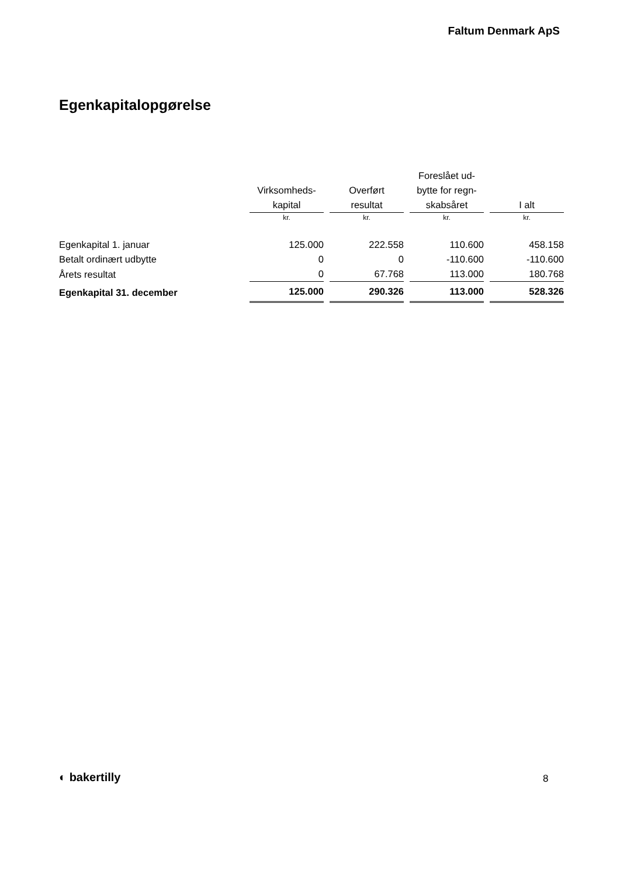Faltum Denmark ApS
Egenkapitalopgørelse
| | Virksomheds- kapital | Overført resultat | Foreslået ud- bytte for regn- skabsåret | I alt |
| --- | --- | --- | --- | --- |
| | kr. | kr. | kr. | kr. |
| Egenkapital 1. januar | 125.000 | 222.558 | 110.600 | 458.158 |
| Betalt ordinært udbytte | 0 | 0 | -110.600 | -110.600 |
| Årets resultat | 0 | 67.768 | 113.000 | 180.768 |
| Egenkapital 31. december | 125.000 | 290.326 | 113.000 | 528.326 |
◐ bakertilly 8